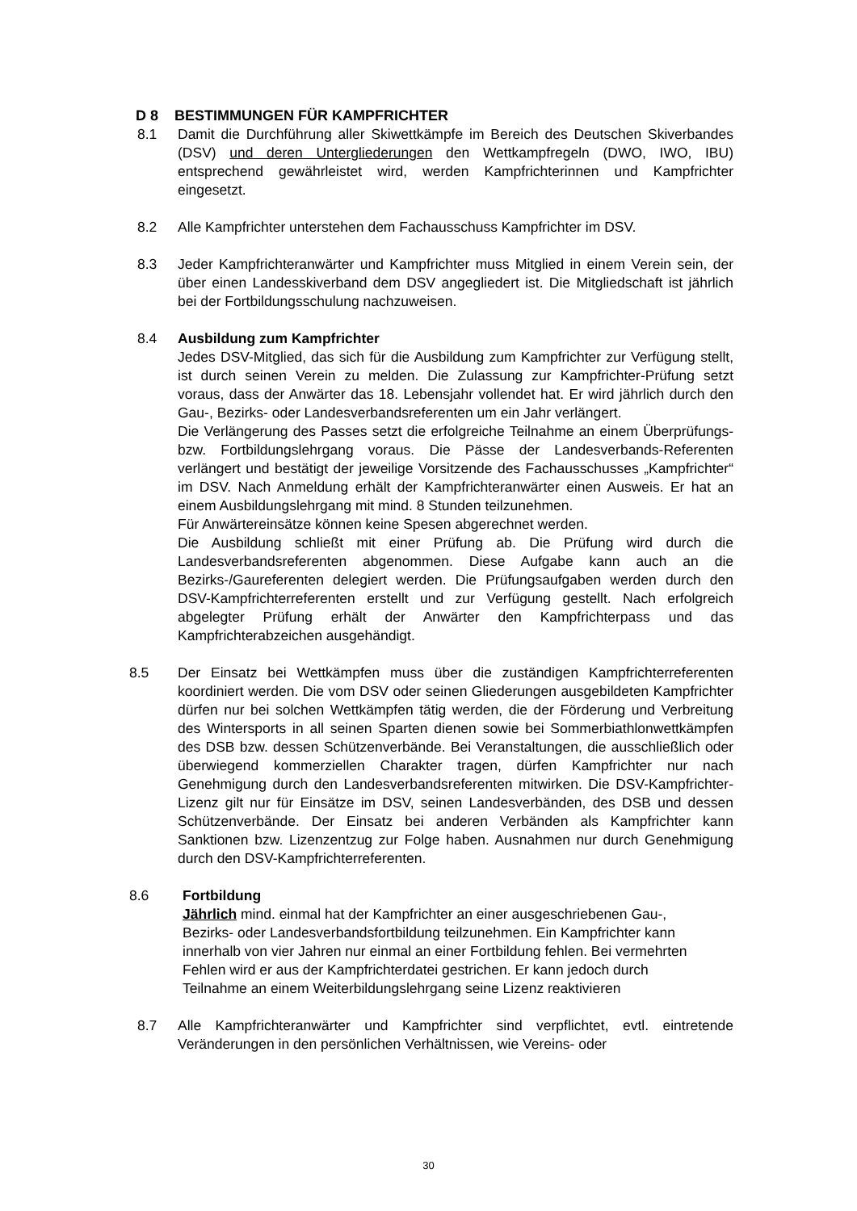D 8 BESTIMMUNGEN FÜR KAMPFRICHTER
8.1 Damit die Durchführung aller Skiwettkämpfe im Bereich des Deutschen Skiverbandes (DSV) und deren Untergliederungen den Wettkampfregeln (DWO, IWO, IBU) entsprechend gewährleistet wird, werden Kampfrichterinnen und Kampfrichter eingesetzt.
8.2 Alle Kampfrichter unterstehen dem Fachausschuss Kampfrichter im DSV.
8.3 Jeder Kampfrichteranwärter und Kampfrichter muss Mitglied in einem Verein sein, der über einen Landesskiverband dem DSV angegliedert ist. Die Mitgliedschaft ist jährlich bei der Fortbildungsschulung nachzuweisen.
8.4 Ausbildung zum Kampfrichter
Jedes DSV-Mitglied, das sich für die Ausbildung zum Kampfrichter zur Verfügung stellt, ist durch seinen Verein zu melden. Die Zulassung zur Kampfrichter-Prüfung setzt voraus, dass der Anwärter das 18. Lebensjahr vollendet hat. Er wird jährlich durch den Gau-, Bezirks- oder Landesverbandsreferenten um ein Jahr verlängert.
Die Verlängerung des Passes setzt die erfolgreiche Teilnahme an einem Überprüfungs- bzw. Fortbildungslehrgang voraus. Die Pässe der Landesverbands-Referenten verlängert und bestätigt der jeweilige Vorsitzende des Fachausschusses „Kampfrichter“ im DSV. Nach Anmeldung erhält der Kampfrichteranwärter einen Ausweis. Er hat an einem Ausbildungslehrgang mit mind. 8 Stunden teilzunehmen.
Für Anwärtereinsätze können keine Spesen abgerechnet werden.
Die Ausbildung schließt mit einer Prüfung ab. Die Prüfung wird durch die Landesverbandsreferenten abgenommen. Diese Aufgabe kann auch an die Bezirks-/Gaureferenten delegiert werden. Die Prüfungsaufgaben werden durch den DSV-Kampfrichterreferenten erstellt und zur Verfügung gestellt. Nach erfolgreich abgelegter Prüfung erhält der Anwärter den Kampfrichterpass und das Kampfrichterabzeichen ausgehändigt.
8.5 Der Einsatz bei Wettkämpfen muss über die zuständigen Kampfrichterreferenten koordiniert werden. Die vom DSV oder seinen Gliederungen ausgebildeten Kampfrichter dürfen nur bei solchen Wettkämpfen tätig werden, die der Förderung und Verbreitung des Wintersports in all seinen Sparten dienen sowie bei Sommerbiathlonwettkämpfen des DSB bzw. dessen Schützenverbände. Bei Veranstaltungen, die ausschließlich oder überwiegend kommerziellen Charakter tragen, dürfen Kampfrichter nur nach Genehmigung durch den Landesverbandsreferenten mitwirken. Die DSV-Kampfrichter-Lizenz gilt nur für Einsätze im DSV, seinen Landesverbänden, des DSB und dessen Schützenverbände. Der Einsatz bei anderen Verbänden als Kampfrichter kann Sanktionen bzw. Lizenzentzug zur Folge haben. Ausnahmen nur durch Genehmigung durch den DSV-Kampfrichterreferenten.
8.6 Fortbildung
Jährlich mind. einmal hat der Kampfrichter an einer ausgeschriebenen Gau-, Bezirks- oder Landesverbandsfortbildung teilzunehmen. Ein Kampfrichter kann innerhalb von vier Jahren nur einmal an einer Fortbildung fehlen. Bei vermehrten Fehlen wird er aus der Kampfrichterdatei gestrichen. Er kann jedoch durch Teilnahme an einem Weiterbildungslehrgang seine Lizenz reaktivieren
8.7 Alle Kampfrichteranwärter und Kampfrichter sind verpflichtet, evtl. eintretende Veränderungen in den persönlichen Verhältnissen, wie Vereins- oder
30